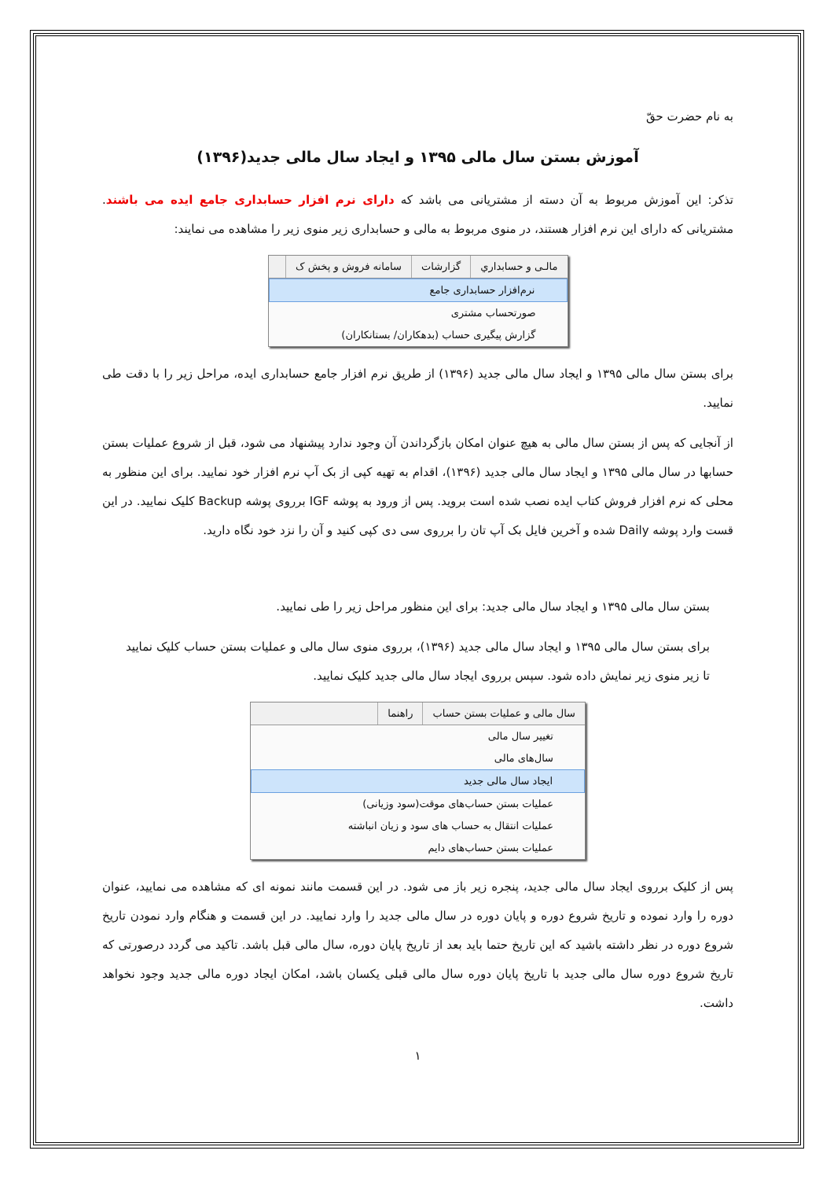به نام حضرت حقّ
آموزش بستن سال مالی ۱۳۹۵ و ایجاد سال مالی جدید(۱۳۹۶)
تذکر: این آموزش مربوط به آن دسته از مشتریانی می باشد که دارای نرم افزار حسابداری جامع ایده می باشند. مشتریانی که دارای این نرم افزار هستند، در منوی مربوط به مالی و حسابداری زیر منوی زیر را مشاهده می نمایند:
مالـی و حسابداري گزارشات سامانه فروش و پخش ک
نرم‌افزار حسابداری جامع
صورتحساب مشتری
گزارش پیگیری حساب (بدهکاران/ بستانکاران)
برای بستن سال مالی ۱۳۹۵ و ایجاد سال مالی جدید (۱۳۹۶) از طریق نرم افزار جامع حسابداری ایده، مراحل زیر را با دقت طی نمایید.
از آنجایی که پس از بستن سال مالی به هیچ عنوان امکان بازگرداندن آن وجود ندارد پیشنهاد می شود، قبل از شروع عملیات بستن حسابها در سال مالی ۱۳۹۵ و ایجاد سال مالی جدید (۱۳۹۶)، اقدام به تهیه کپی از بک آپ نرم افزار خود نمایید. برای این منظور به محلی که نرم افزار فروش کتاب ایده نصب شده است بروید. پس از ورود به پوشه IGF برروی پوشه Backup کلیک نمایید. در این قست وارد پوشه Daily شده و آخرین فایل بک آپ تان را برروی سی دی کپی کنید و آن را نزد خود نگاه دارید.
بستن سال مالی ۱۳۹۵ و ایجاد سال مالی جدید: برای این منظور مراحل زیر را طی نمایید.
برای بستن سال مالی ۱۳۹۵ و ایجاد سال مالی جدید (۱۳۹۶)، برروی منوی سال مالی و عملیات بستن حساب کلیک نمایید تا زیر منوی زیر نمایش داده شود. سپس برروی ایجاد سال مالی جدید کلیک نمایید.
سال مالی و عملیات بستن حساب راهنما
تغییر سال مالی
سال‌های مالی
ایجاد سال مالی جدید
عملیات بستن حساب‌های موقت(سود وزیانی)
عملیات انتقال به حساب های سود و زیان انباشته
عملیات بستن حساب‌های دایم
پس از کلیک برروی ایجاد سال مالی جدید، پنجره زیر باز می شود. در این قسمت مانند نمونه ای که مشاهده می نمایید، عنوان دوره را وارد نموده و تاریخ شروع دوره و پایان دوره در سال مالی جدید را وارد نمایید. در این قسمت و هنگام وارد نمودن تاریخ شروع دوره در نظر داشته باشید که این تاریخ حتما باید بعد از تاریخ پایان دوره، سال مالی قبل باشد. تاکید می گردد درصورتی که تاریخ شروع دوره سال مالی جدید با تاریخ پایان دوره سال مالی قبلی یکسان باشد، امکان ایجاد دوره مالی جدید وجود نخواهد داشت.
۱